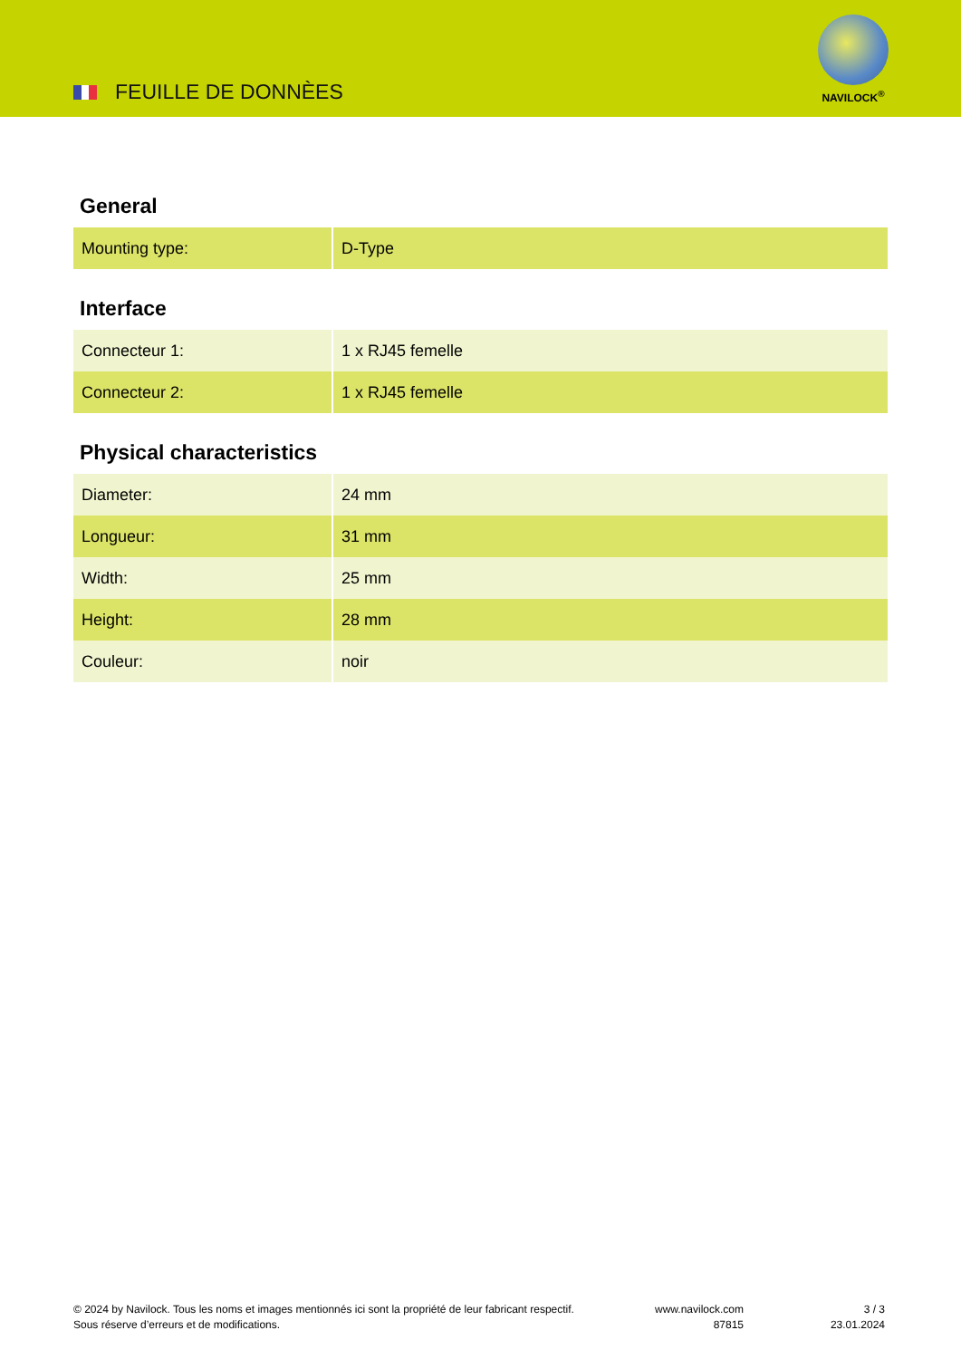FEUILLE DE DONNÈES
NAVILOCK<sup>®</sup>
General
| Mounting type: | D-Type |
Interface
| Connecteur 1: | 1 x RJ45 femelle |
| Connecteur 2: | 1 x RJ45 femelle |
Physical characteristics
| Diameter: | 24 mm |
| Longueur: | 31 mm |
| Width: | 25 mm |
| Height: | 28 mm |
| Couleur: | noir |
© 2024 by Navilock. Tous les noms et images mentionnés ici sont la propriété de leur fabricant respectif. Sous réserve d’erreurs et de modifications.
www.navilock.com
87815
3 / 3
23.01.2024